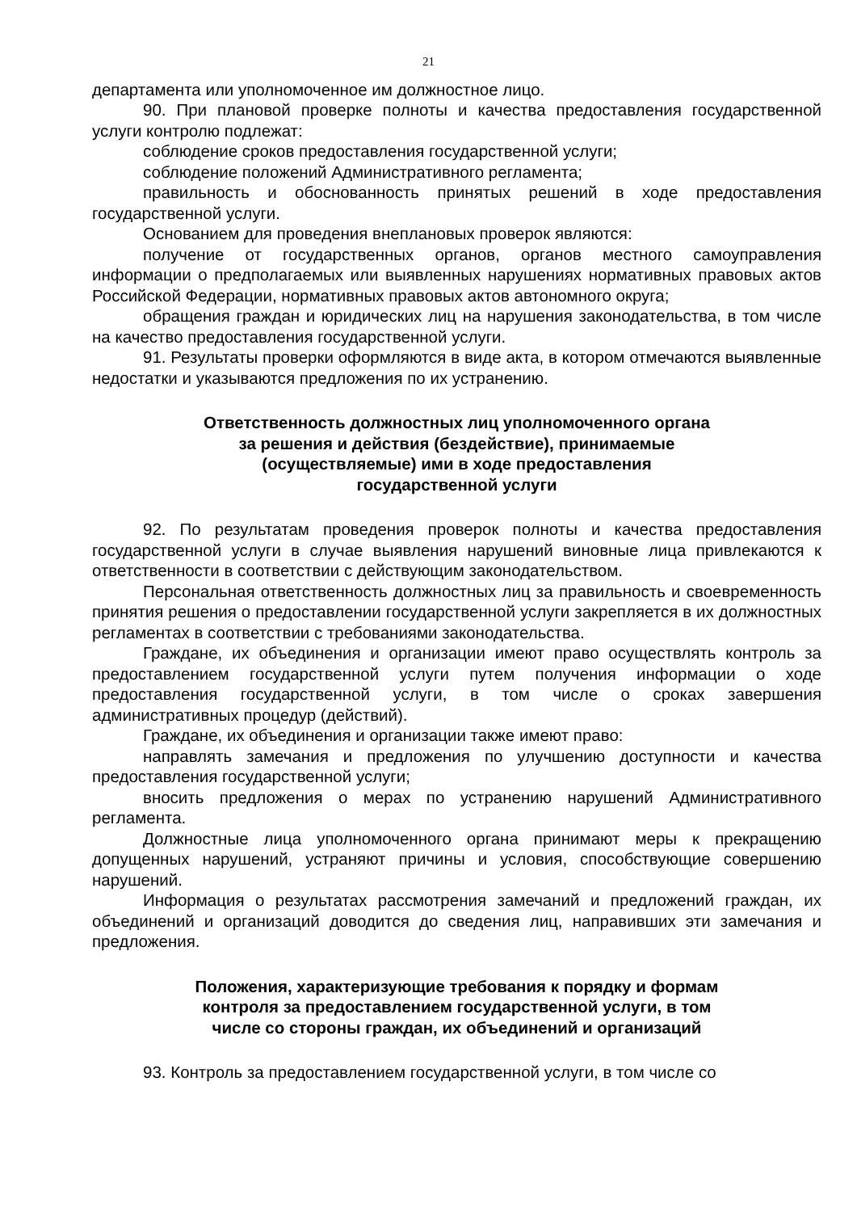21
департамента или уполномоченное им должностное лицо.
90. При плановой проверке полноты и качества предоставления государственной услуги контролю подлежат:
соблюдение сроков предоставления государственной услуги;
соблюдение положений Административного регламента;
правильность и обоснованность принятых решений в ходе предоставления государственной услуги.
Основанием для проведения внеплановых проверок являются:
получение от государственных органов, органов местного самоуправления информации о предполагаемых или выявленных нарушениях нормативных правовых актов Российской Федерации, нормативных правовых актов автономного округа;
обращения граждан и юридических лиц на нарушения законодательства, в том числе на качество предоставления государственной услуги.
91. Результаты проверки оформляются в виде акта, в котором отмечаются выявленные недостатки и указываются предложения по их устранению.
Ответственность должностных лиц уполномоченного органа
за решения и действия (бездействие), принимаемые
(осуществляемые) ими в ходе предоставления
государственной услуги
92. По результатам проведения проверок полноты и качества предоставления государственной услуги в случае выявления нарушений виновные лица привлекаются к ответственности в соответствии с действующим законодательством.
Персональная ответственность должностных лиц за правильность и своевременность принятия решения о предоставлении государственной услуги закрепляется в их должностных регламентах в соответствии с требованиями законодательства.
Граждане, их объединения и организации имеют право осуществлять контроль за предоставлением государственной услуги путем получения информации о ходе предоставления государственной услуги, в том числе о сроках завершения административных процедур (действий).
Граждане, их объединения и организации также имеют право:
направлять замечания и предложения по улучшению доступности и качества предоставления государственной услуги;
вносить предложения о мерах по устранению нарушений Административного регламента.
Должностные лица уполномоченного органа принимают меры к прекращению допущенных нарушений, устраняют причины и условия, способствующие совершению нарушений.
Информация о результатах рассмотрения замечаний и предложений граждан, их объединений и организаций доводится до сведения лиц, направивших эти замечания и предложения.
Положения, характеризующие требования к порядку и формам
контроля за предоставлением государственной услуги, в том
числе со стороны граждан, их объединений и организаций
93. Контроль за предоставлением государственной услуги, в том числе со